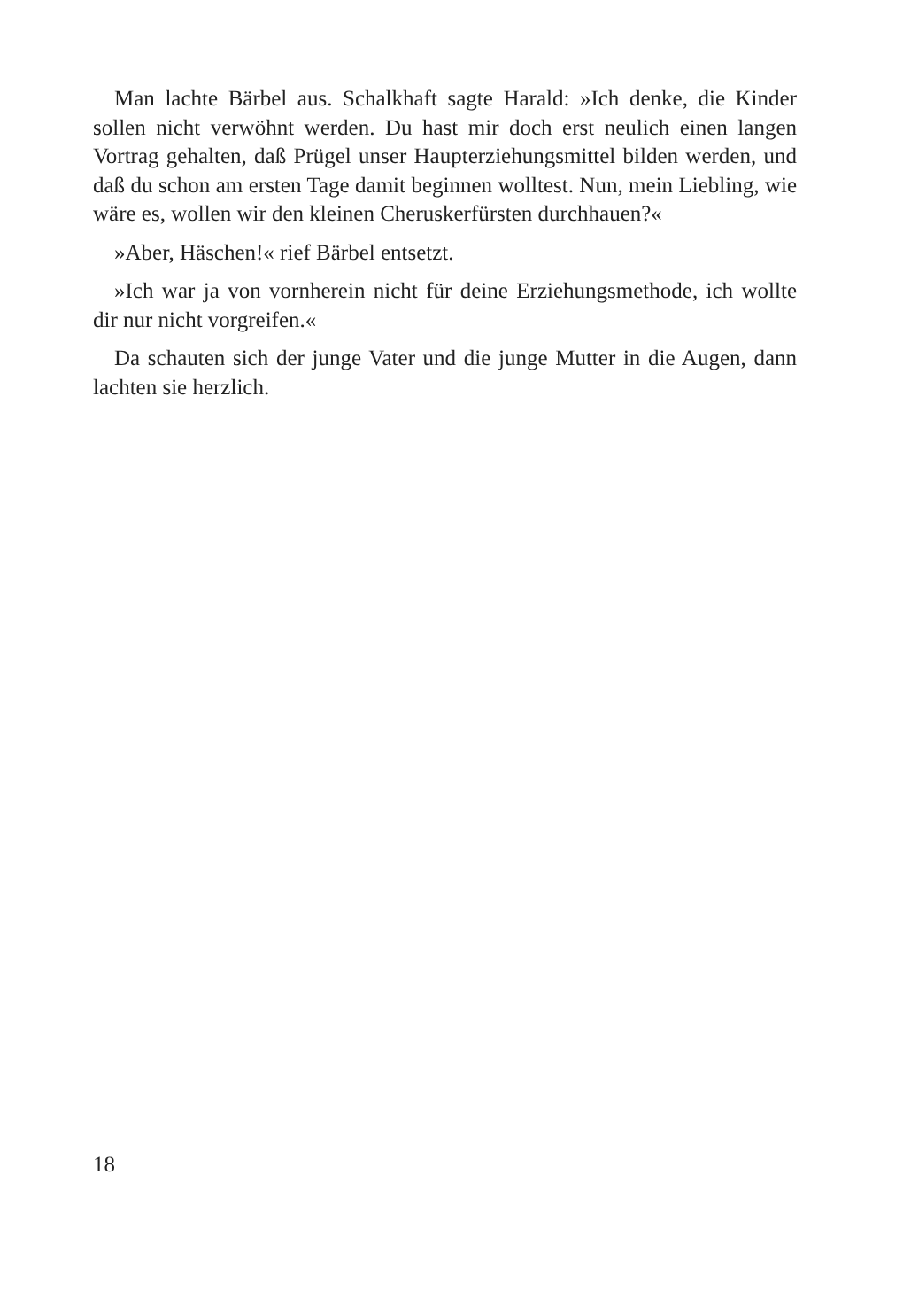Man lachte Bärbel aus. Schalkhaft sagte Harald: »Ich denke, die Kinder sollen nicht verwöhnt werden. Du hast mir doch erst neulich einen langen Vortrag gehalten, daß Prügel unser Haupterziehungsmittel bilden werden, und daß du schon am ersten Tage damit beginnen wolltest. Nun, mein Liebling, wie wäre es, wollen wir den kleinen Cheruskerfürsten durchhauen?«
»Aber, Häschen!« rief Bärbel entsetzt.
»Ich war ja von vornherein nicht für deine Erziehungsmethode, ich wollte dir nur nicht vorgreifen.«
Da schauten sich der junge Vater und die junge Mutter in die Augen, dann lachten sie herzlich.
18